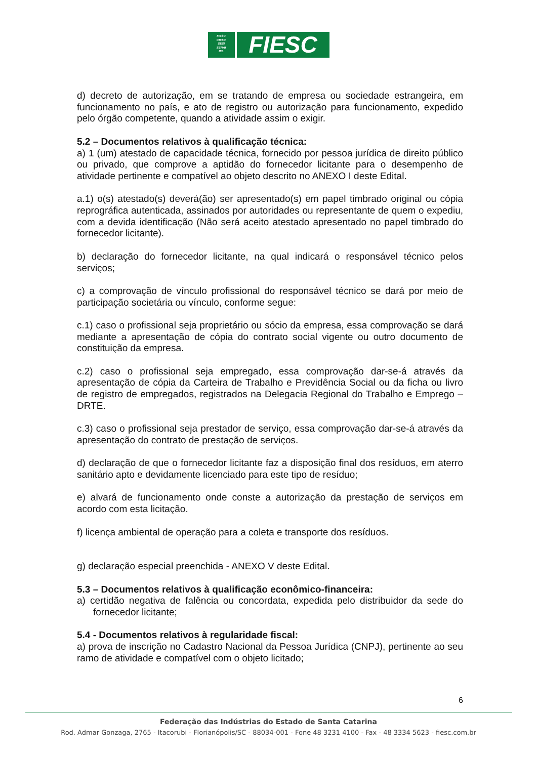FIESC
CIESC
SESI
SENAI
IEL
FIESC
d) decreto de autorização, em se tratando de empresa ou sociedade estrangeira, em funcionamento no país, e ato de registro ou autorização para funcionamento, expedido pelo órgão competente, quando a atividade assim o exigir.
5.2 – Documentos relativos à qualificação técnica:
a) 1 (um) atestado de capacidade técnica, fornecido por pessoa jurídica de direito público ou privado, que comprove a aptidão do fornecedor licitante para o desempenho de atividade pertinente e compatível ao objeto descrito no ANEXO I deste Edital.
a.1) o(s) atestado(s) deverá(ão) ser apresentado(s) em papel timbrado original ou cópia reprográfica autenticada, assinados por autoridades ou representante de quem o expediu, com a devida identificação (Não será aceito atestado apresentado no papel timbrado do fornecedor licitante).
b) declaração do fornecedor licitante, na qual indicará o responsável técnico pelos serviços;
c) a comprovação de vínculo profissional do responsável técnico se dará por meio de participação societária ou vínculo, conforme segue:
c.1) caso o profissional seja proprietário ou sócio da empresa, essa comprovação se dará mediante a apresentação de cópia do contrato social vigente ou outro documento de constituição da empresa.
c.2) caso o profissional seja empregado, essa comprovação dar-se-á através da apresentação de cópia da Carteira de Trabalho e Previdência Social ou da ficha ou livro de registro de empregados, registrados na Delegacia Regional do Trabalho e Emprego – DRTE.
c.3) caso o profissional seja prestador de serviço, essa comprovação dar-se-á através da apresentação do contrato de prestação de serviços.
d) declaração de que o fornecedor licitante faz a disposição final dos resíduos, em aterro sanitário apto e devidamente licenciado para este tipo de resíduo;
e) alvará de funcionamento onde conste a autorização da prestação de serviços em acordo com esta licitação.
f) licença ambiental de operação para a coleta e transporte dos resíduos.
g) declaração especial preenchida - ANEXO V deste Edital.
5.3 – Documentos relativos à qualificação econômico-financeira:
a) certidão negativa de falência ou concordata, expedida pelo distribuidor da sede do fornecedor licitante;
5.4 - Documentos relativos à regularidade fiscal:
a) prova de inscrição no Cadastro Nacional da Pessoa Jurídica (CNPJ), pertinente ao seu ramo de atividade e compatível com o objeto licitado;
6
Federação das Indústrias do Estado de Santa Catarina
Rod. Admar Gonzaga, 2765 - Itacorubi - Florianópolis/SC - 88034-001 - Fone 48 3231 4100 - Fax - 48 3334 5623 - fiesc.com.br